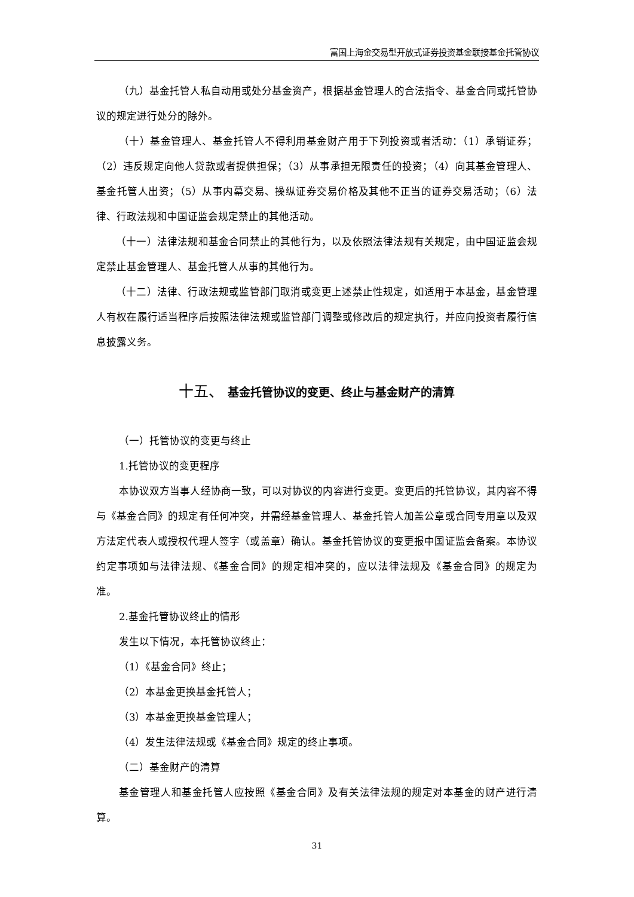富国上海金交易型开放式证券投资基金联接基金托管协议
（九）基金托管人私自动用或处分基金资产，根据基金管理人的合法指令、基金合同或托管协议的规定进行处分的除外。
（十）基金管理人、基金托管人不得利用基金财产用于下列投资或者活动：（1）承销证券；（2）违反规定向他人贷款或者提供担保；（3）从事承担无限责任的投资；（4）向其基金管理人、基金托管人出资；（5）从事内幕交易、操纵证券交易价格及其他不正当的证券交易活动；（6）法律、行政法规和中国证监会规定禁止的其他活动。
（十一）法律法规和基金合同禁止的其他行为，以及依照法律法规有关规定，由中国证监会规定禁止基金管理人、基金托管人从事的其他行为。
（十二）法律、行政法规或监管部门取消或变更上述禁止性规定，如适用于本基金，基金管理人有权在履行适当程序后按照法律法规或监管部门调整或修改后的规定执行，并应向投资者履行信息披露义务。
十五、 基金托管协议的变更、终止与基金财产的清算
（一）托管协议的变更与终止
1.托管协议的变更程序
本协议双方当事人经协商一致，可以对协议的内容进行变更。变更后的托管协议，其内容不得与《基金合同》的规定有任何冲突，并需经基金管理人、基金托管人加盖公章或合同专用章以及双方法定代表人或授权代理人签字（或盖章）确认。基金托管协议的变更报中国证监会备案。本协议约定事项如与法律法规、《基金合同》的规定相冲突的，应以法律法规及《基金合同》的规定为准。
2.基金托管协议终止的情形
发生以下情况，本托管协议终止：
（1）《基金合同》终止；
（2）本基金更换基金托管人；
（3）本基金更换基金管理人；
（4）发生法律法规或《基金合同》规定的终止事项。
（二）基金财产的清算
基金管理人和基金托管人应按照《基金合同》及有关法律法规的规定对本基金的财产进行清算。
31